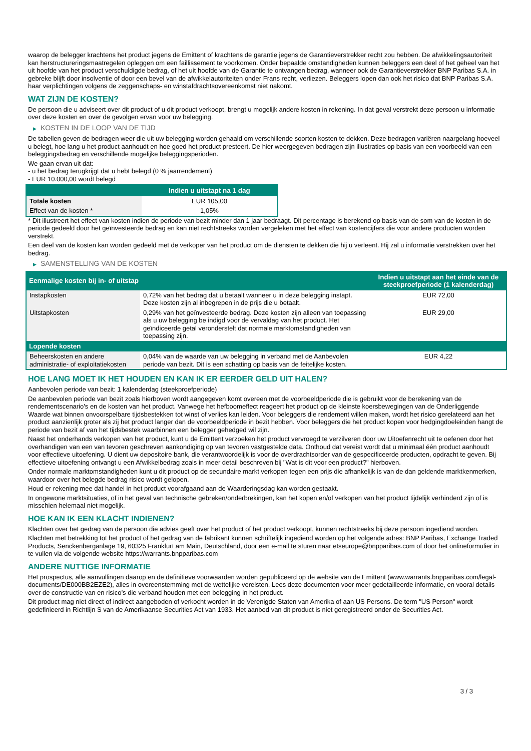waarop de belegger krachtens het product jegens de Emittent of krachtens de garantie jegens de Garantieverstrekker recht zou hebben. De afwikkelingsautoriteit kan herstructureringsmaatregelen opleggen om een faillissement te voorkomen. Onder bepaalde omstandigheden kunnen beleggers een deel of het geheel van het uit hoofde van het product verschuldigde bedrag, of het uit hoofde van de Garantie te ontvangen bedrag, wanneer ook de Garantieverstrekker BNP Paribas S.A. in gebreke blijft door insolventie of door een bevel van de afwikkelautoriteiten onder Frans recht, verliezen. Beleggers lopen dan ook het risico dat BNP Paribas S.A. haar verplichtingen volgens de zeggenschaps- en winstafdrachtsovereenkomst niet nakomt.
WAT ZIJN DE KOSTEN?
De persoon die u adviseert over dit product of u dit product verkoopt, brengt u mogelijk andere kosten in rekening. In dat geval verstrekt deze persoon u informatie over deze kosten en over de gevolgen ervan voor uw belegging.
▶ KOSTEN IN DE LOOP VAN DE TIJD
De tabellen geven de bedragen weer die uit uw belegging worden gehaald om verschillende soorten kosten te dekken. Deze bedragen variëren naargelang hoeveel u belegt, hoe lang u het product aanhoudt en hoe goed het product presteert. De hier weergegeven bedragen zijn illustraties op basis van een voorbeeld van een beleggingsbedrag en verschillende mogelijke beleggingsperioden.
We gaan ervan uit dat:
- u het bedrag terugkrijgt dat u hebt belegd (0 % jaarrendement)
- EUR 10.000,00 wordt belegd
| | Indien u uitstapt na 1 dag |
| --- | --- |
| Totale kosten | EUR 105,00 |
| Effect van de kosten * | 1,05% |
* Dit illustreert het effect van kosten indien de periode van bezit minder dan 1 jaar bedraagt. Dit percentage is berekend op basis van de som van de kosten in de periode gedeeld door het geïnvesteerde bedrag en kan niet rechtstreeks worden vergeleken met het effect van kostencijfers die voor andere producten worden verstrekt.
Een deel van de kosten kan worden gedeeld met de verkoper van het product om de diensten te dekken die hij u verleent. Hij zal u informatie verstrekken over het bedrag.
▶ SAMENSTELLING VAN DE KOSTEN
| Eenmalige kosten bij in- of uitstap | | Indien u uitstapt aan het einde van de steekproefperiode (1 kalenderdag) |
| --- | --- | --- |
| Instapkosten | 0,72% van het bedrag dat u betaalt wanneer u in deze belegging instapt. Deze kosten zijn al inbegrepen in de prijs die u betaalt. | EUR 72,00 |
| Uitstapkosten | 0,29% van het geïnvesteerde bedrag. Deze kosten zijn alleen van toepassing als u uw belegging be indigd voor de vervaldag van het product. Het geïndiceerde getal veronderstelt dat normale marktomstandigheden van toepassing zijn. | EUR 29,00 |
| Lopende kosten | | |
| Beheerskosten en andere administratie- of exploitatiekosten | 0,04% van de waarde van uw belegging in verband met de Aanbevolen periode van bezit. Dit is een schatting op basis van de feitelijke kosten. | EUR 4,22 |
HOE LANG MOET IK HET HOUDEN EN KAN IK ER EERDER GELD UIT HALEN?
Aanbevolen periode van bezit: 1 kalenderdag (steekproefperiode)
De aanbevolen periode van bezit zoals hierboven wordt aangegeven komt overeen met de voorbeeldperiode die is gebruikt voor de berekening van de rendementscenario's en de kosten van het product. Vanwege het hefboomeffect reageert het product op de kleinste koersbewegingen van de Onderliggende Waarde wat binnen onvoorspelbare tijdsbestekken tot winst of verlies kan leiden. Voor beleggers die rendement willen maken, wordt het risico gerelateerd aan het product aanzienlijk groter als zij het product langer dan de voorbeeldperiode in bezit hebben. Voor beleggers die het product kopen voor hedgingdoeleinden hangt de periode van bezit af van het tijdsbestek waarbinnen een belegger gehedged wil zijn.
Naast het onderhands verkopen van het product, kunt u de Emittent verzoeken het product vervroegd te verzilveren door uw Uitoefenrecht uit te oefenen door het overhandigen van een van tevoren geschreven aankondiging op van tevoren vastgestelde data. Onthoud dat vereist wordt dat u minimaal één product aanhoudt voor effectieve uitoefening. U dient uw depositoire bank, die verantwoordelijk is voor de overdrachtsorder van de gespecificeerde producten, opdracht te geven. Bij effectieve uitoefening ontvangt u een Afwikkelbedrag zoals in meer detail beschreven bij "Wat is dit voor een product?" hierboven.
Onder normale marktomstandigheden kunt u dit product op de secundaire markt verkopen tegen een prijs die afhankelijk is van de dan geldende marktkenmerken, waardoor over het belegde bedrag risico wordt gelopen.
Houd er rekening mee dat handel in het product voorafgaand aan de Waarderingsdag kan worden gestaakt.
In ongewone marktsituaties, of in het geval van technische gebreken/onderbrekingen, kan het kopen en/of verkopen van het product tijdelijk verhinderd zijn of is misschien helemaal niet mogelijk.
HOE KAN IK EEN KLACHT INDIENEN?
Klachten over het gedrag van de persoon die advies geeft over het product of het product verkoopt, kunnen rechtstreeks bij deze persoon ingediend worden.
Klachten met betrekking tot het product of het gedrag van de fabrikant kunnen schriftelijk ingediend worden op het volgende adres: BNP Paribas, Exchange Traded Products, Senckenberganlage 19, 60325 Frankfurt am Main, Deutschland, door een e-mail te sturen naar etseurope@bnpparibas.com of door het onlineformulier in te vullen via de volgende website https://warrants.bnpparibas.com
ANDERE NUTTIGE INFORMATIE
Het prospectus, alle aanvullingen daarop en de definitieve voorwaarden worden gepubliceerd op de website van de Emittent (www.warrants.bnpparibas.com/legal-documents/DE000BB2EZE2), alles in overeenstemming met de wettelijke vereisten. Lees deze documenten voor meer gedetailleerde informatie, en vooral details over de constructie van en risico’s die verband houden met een belegging in het product.
Dit product mag niet direct of indirect aangeboden of verkocht worden in de Verenigde Staten van Amerika of aan US Persons. De term "US Person" wordt gedefinieerd in Richtlijn S van de Amerikaanse Securities Act van 1933. Het aanbod van dit product is niet geregistreerd onder de Securities Act.
3 / 3